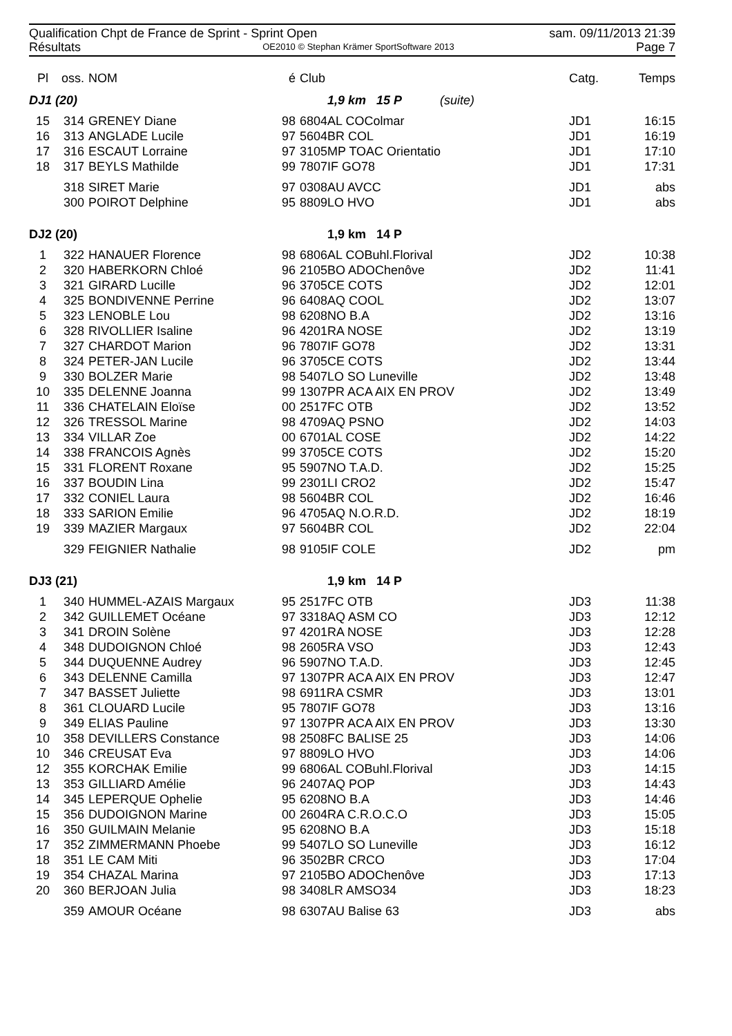Qualification Chpt de France de Sprint - Sprint Open sam. 09/11/2013 21:39
Résultats OE2010 © Stephan Krämer SportSoftware 2013 Page 7
| Pl | oss. | NOM | é | Club | | Catg. | Temps |
| --- | --- | --- | --- | --- | --- | --- | --- |
| DJ1 (20) | | | | 1,9 km 15 P (suite) | | | |
| 15 | 314 | GRENEY Diane | 98 | 6804AL COColmar | | JD1 | 16:15 |
| 16 | 313 | ANGLADE Lucile | 97 | 5604BR COL | | JD1 | 16:19 |
| 17 | 316 | ESCAUT Lorraine | 97 | 3105MP TOAC Orientatio | | JD1 | 17:10 |
| 18 | 317 | BEYLS Mathilde | 99 | 7807IF GO78 | | JD1 | 17:31 |
| | 318 | SIRET Marie | 97 | 0308AU AVCC | | JD1 | abs |
| | 300 | POIROT Delphine | 95 | 8809LO HVO | | JD1 | abs |
| DJ2 (20) | | | | 1,9 km 14 P | | | |
| 1 | 322 | HANAUER Florence | 98 | 6806AL COBuhl.Florival | | JD2 | 10:38 |
| 2 | 320 | HABERKORN Chloé | 96 | 2105BO ADOChenôve | | JD2 | 11:41 |
| 3 | 321 | GIRARD Lucille | 96 | 3705CE COTS | | JD2 | 12:01 |
| 4 | 325 | BONDIVENNE Perrine | 96 | 6408AQ COOL | | JD2 | 13:07 |
| 5 | 323 | LENOBLE Lou | 98 | 6208NO B.A | | JD2 | 13:16 |
| 6 | 328 | RIVOLLIER Isaline | 96 | 4201RA NOSE | | JD2 | 13:19 |
| 7 | 327 | CHARDOT Marion | 96 | 7807IF GO78 | | JD2 | 13:31 |
| 8 | 324 | PETER-JAN Lucile | 96 | 3705CE COTS | | JD2 | 13:44 |
| 9 | 330 | BOLZER Marie | 98 | 5407LO SO Luneville | | JD2 | 13:48 |
| 10 | 335 | DELENNE Joanna | 99 | 1307PR ACA AIX EN PROV | | JD2 | 13:49 |
| 11 | 336 | CHATELAIN Eloïse | 00 | 2517FC OTB | | JD2 | 13:52 |
| 12 | 326 | TRESSOL Marine | 98 | 4709AQ PSNO | | JD2 | 14:03 |
| 13 | 334 | VILLAR Zoe | 00 | 6701AL COSE | | JD2 | 14:22 |
| 14 | 338 | FRANCOIS Agnès | 99 | 3705CE COTS | | JD2 | 15:20 |
| 15 | 331 | FLORENT Roxane | 95 | 5907NO T.A.D. | | JD2 | 15:25 |
| 16 | 337 | BOUDIN Lina | 99 | 2301LI CRO2 | | JD2 | 15:47 |
| 17 | 332 | CONIEL Laura | 98 | 5604BR COL | | JD2 | 16:46 |
| 18 | 333 | SARION Emilie | 96 | 4705AQ N.O.R.D. | | JD2 | 18:19 |
| 19 | 339 | MAZIER Margaux | 97 | 5604BR COL | | JD2 | 22:04 |
| | 329 | FEIGNIER Nathalie | 98 | 9105IF COLE | | JD2 | pm |
| DJ3 (21) | | | | 1,9 km 14 P | | | |
| 1 | 340 | HUMMEL-AZAIS Margaux | 95 | 2517FC OTB | | JD3 | 11:38 |
| 2 | 342 | GUILLEMET Océane | 97 | 3318AQ ASM CO | | JD3 | 12:12 |
| 3 | 341 | DROIN Solène | 97 | 4201RA NOSE | | JD3 | 12:28 |
| 4 | 348 | DUDOIGNON Chloé | 98 | 2605RA VSO | | JD3 | 12:43 |
| 5 | 344 | DUQUENNE Audrey | 96 | 5907NO T.A.D. | | JD3 | 12:45 |
| 6 | 343 | DELENNE Camilla | 97 | 1307PR ACA AIX EN PROV | | JD3 | 12:47 |
| 7 | 347 | BASSET Juliette | 98 | 6911RA CSMR | | JD3 | 13:01 |
| 8 | 361 | CLOUARD Lucile | 95 | 7807IF GO78 | | JD3 | 13:16 |
| 9 | 349 | ELIAS Pauline | 97 | 1307PR ACA AIX EN PROV | | JD3 | 13:30 |
| 10 | 358 | DEVILLERS Constance | 98 | 2508FC BALISE 25 | | JD3 | 14:06 |
| 10 | 346 | CREUSAT Eva | 97 | 8809LO HVO | | JD3 | 14:06 |
| 12 | 355 | KORCHAK Emilie | 99 | 6806AL COBuhl.Florival | | JD3 | 14:15 |
| 13 | 353 | GILLIARD Amélie | 96 | 2407AQ POP | | JD3 | 14:43 |
| 14 | 345 | LEPERQUE Ophelie | 95 | 6208NO B.A | | JD3 | 14:46 |
| 15 | 356 | DUDOIGNON Marine | 00 | 2604RA C.R.O.C.O | | JD3 | 15:05 |
| 16 | 350 | GUILMAIN Melanie | 95 | 6208NO B.A | | JD3 | 15:18 |
| 17 | 352 | ZIMMERMANN Phoebe | 99 | 5407LO SO Luneville | | JD3 | 16:12 |
| 18 | 351 | LE CAM Miti | 96 | 3502BR CRCO | | JD3 | 17:04 |
| 19 | 354 | CHAZAL Marina | 97 | 2105BO ADOChenôve | | JD3 | 17:13 |
| 20 | 360 | BERJOAN Julia | 98 | 3408LR AMSO34 | | JD3 | 18:23 |
| | 359 | AMOUR Océane | 98 | 6307AU Balise 63 | | JD3 | abs |